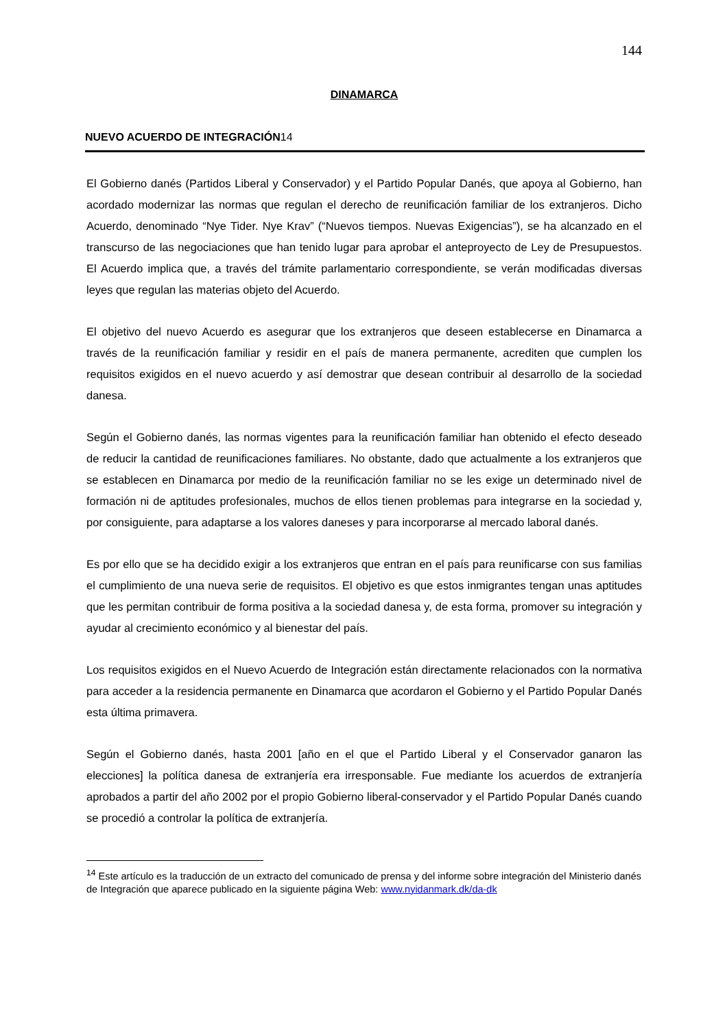144
DINAMARCA
NUEVO ACUERDO DE INTEGRACIÓN14
El Gobierno danés (Partidos Liberal y Conservador) y el Partido Popular Danés, que apoya al Gobierno, han acordado modernizar las normas que regulan el derecho de reunificación familiar de los extranjeros. Dicho Acuerdo, denominado “Nye Tider. Nye Krav” (“Nuevos tiempos. Nuevas Exigencias”), se ha alcanzado en el transcurso de las negociaciones que han tenido lugar para aprobar el anteproyecto de Ley de Presupuestos. El Acuerdo implica que, a través del trámite parlamentario correspondiente, se verán modificadas diversas leyes que regulan las materias objeto del Acuerdo.
El objetivo del nuevo Acuerdo es asegurar que los extranjeros que deseen establecerse en Dinamarca a través de la reunificación familiar y residir en el país de manera permanente, acrediten que cumplen los requisitos exigidos en el nuevo acuerdo y así demostrar que desean contribuir al desarrollo de la sociedad danesa.
Según el Gobierno danés, las normas vigentes para la reunificación familiar han obtenido el efecto deseado de reducir la cantidad de reunificaciones familiares. No obstante, dado que actualmente a los extranjeros que se establecen en Dinamarca por medio de la reunificación familiar no se les exige un determinado nivel de formación ni de aptitudes profesionales, muchos de ellos tienen problemas para integrarse en la sociedad y, por consiguiente, para adaptarse a los valores daneses y para incorporarse al mercado laboral danés.
Es por ello que se ha decidido exigir a los extranjeros que entran en el país para reunificarse con sus familias el cumplimiento de una nueva serie de requisitos. El objetivo es que estos inmigrantes tengan unas aptitudes que les permitan contribuir de forma positiva a la sociedad danesa y, de esta forma, promover su integración y ayudar al crecimiento económico y al bienestar del país.
Los requisitos exigidos en el Nuevo Acuerdo de Integración están directamente relacionados con la normativa para acceder a la residencia permanente en Dinamarca que acordaron el Gobierno y el Partido Popular Danés esta última primavera.
Según el Gobierno danés, hasta 2001 [año en el que el Partido Liberal y el Conservador ganaron las elecciones] la política danesa de extranjería era irresponsable. Fue mediante los acuerdos de extranjería aprobados a partir del año 2002 por el propio Gobierno liberal-conservador y el Partido Popular Danés cuando se procedió a controlar la política de extranjería.
<sup>14</sup> Este artículo es la traducción de un extracto del comunicado de prensa y del informe sobre integración del Ministerio danés de Integración que aparece publicado en la siguiente página Web: www.nyidanmark.dk/da-dk